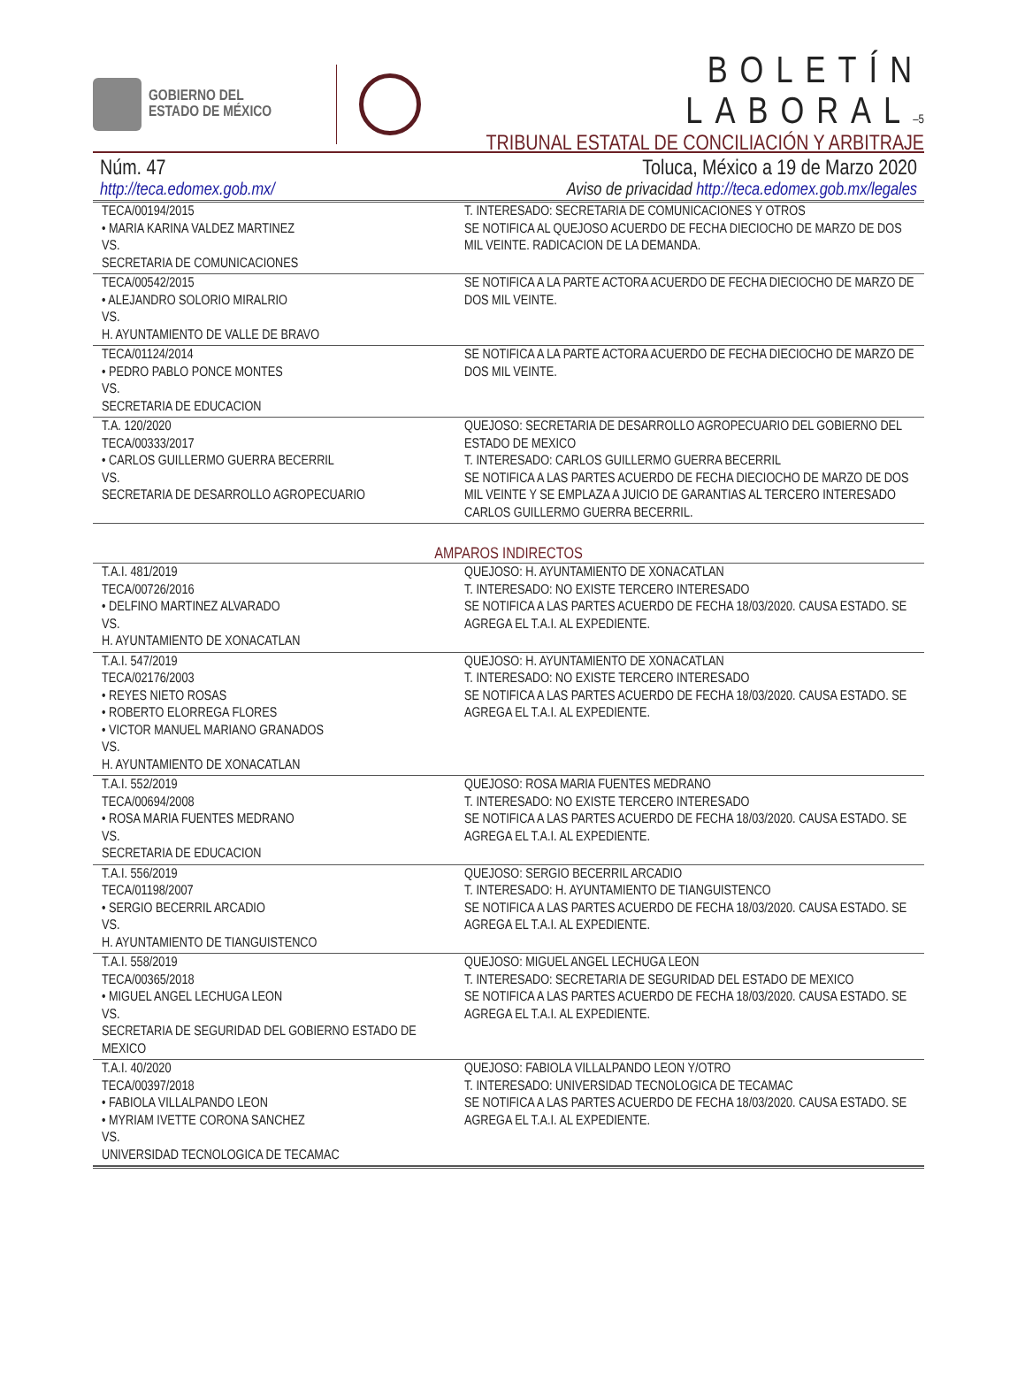GOBIERNO DEL
ESTADO DE MÉXICO
BOLETÍN LABORAL–5
TRIBUNAL ESTATAL DE CONCILIACIÓN Y ARBITRAJE
Núm. 47 Toluca, México a 19 de Marzo 2020
http://teca.edomex.gob.mx/ Aviso de privacidad http://teca.edomex.gob.mx/legales
| TECA/00194/2015 • MARIA KARINA VALDEZ MARTINEZ VS. SECRETARIA DE COMUNICACIONES | T. INTERESADO: SECRETARIA DE COMUNICACIONES Y OTROS SE NOTIFICA AL QUEJOSO ACUERDO DE FECHA DIECIOCHO DE MARZO DE DOS MIL VEINTE. RADICACION DE LA DEMANDA. |
| TECA/00542/2015 • ALEJANDRO SOLORIO MIRALRIO VS. H. AYUNTAMIENTO DE VALLE DE BRAVO | SE NOTIFICA A LA PARTE ACTORA ACUERDO DE FECHA DIECIOCHO DE MARZO DE DOS MIL VEINTE. |
| TECA/01124/2014 • PEDRO PABLO PONCE MONTES VS. SECRETARIA DE EDUCACION | SE NOTIFICA A LA PARTE ACTORA ACUERDO DE FECHA DIECIOCHO DE MARZO DE DOS MIL VEINTE. |
| T.A. 120/2020 TECA/00333/2017 • CARLOS GUILLERMO GUERRA BECERRIL VS. SECRETARIA DE DESARROLLO AGROPECUARIO | QUEJOSO: SECRETARIA DE DESARROLLO AGROPECUARIO DEL GOBIERNO DEL ESTADO DE MEXICO T. INTERESADO: CARLOS GUILLERMO GUERRA BECERRIL SE NOTIFICA A LAS PARTES ACUERDO DE FECHA DIECIOCHO DE MARZO DE DOS MIL VEINTE Y SE EMPLAZA A JUICIO DE GARANTIAS AL TERCERO INTERESADO CARLOS GUILLERMO GUERRA BECERRIL. |
AMPAROS INDIRECTOS
| T.A.I. 481/2019 TECA/00726/2016 • DELFINO MARTINEZ ALVARADO VS. H. AYUNTAMIENTO DE XONACATLAN | QUEJOSO: H. AYUNTAMIENTO DE XONACATLAN T. INTERESADO: NO EXISTE TERCERO INTERESADO SE NOTIFICA A LAS PARTES ACUERDO DE FECHA 18/03/2020. CAUSA ESTADO. SE AGREGA EL T.A.I. AL EXPEDIENTE. |
| T.A.I. 547/2019 TECA/02176/2003 • REYES NIETO ROSAS • ROBERTO ELORREGA FLORES • VICTOR MANUEL MARIANO GRANADOS VS. H. AYUNTAMIENTO DE XONACATLAN | QUEJOSO: H. AYUNTAMIENTO DE XONACATLAN T. INTERESADO: NO EXISTE TERCERO INTERESADO SE NOTIFICA A LAS PARTES ACUERDO DE FECHA 18/03/2020. CAUSA ESTADO. SE AGREGA EL T.A.I. AL EXPEDIENTE. |
| T.A.I. 552/2019 TECA/00694/2008 • ROSA MARIA FUENTES MEDRANO VS. SECRETARIA DE EDUCACION | QUEJOSO: ROSA MARIA FUENTES MEDRANO T. INTERESADO: NO EXISTE TERCERO INTERESADO SE NOTIFICA A LAS PARTES ACUERDO DE FECHA 18/03/2020. CAUSA ESTADO. SE AGREGA EL T.A.I. AL EXPEDIENTE. |
| T.A.I. 556/2019 TECA/01198/2007 • SERGIO BECERRIL ARCADIO VS. H. AYUNTAMIENTO DE TIANGUISTENCO | QUEJOSO: SERGIO BECERRIL ARCADIO T. INTERESADO: H. AYUNTAMIENTO DE TIANGUISTENCO SE NOTIFICA A LAS PARTES ACUERDO DE FECHA 18/03/2020. CAUSA ESTADO. SE AGREGA EL T.A.I. AL EXPEDIENTE. |
| T.A.I. 558/2019 TECA/00365/2018 • MIGUEL ANGEL LECHUGA LEON VS. SECRETARIA DE SEGURIDAD DEL GOBIERNO ESTADO DE MEXICO | QUEJOSO: MIGUEL ANGEL LECHUGA LEON T. INTERESADO: SECRETARIA DE SEGURIDAD DEL ESTADO DE MEXICO SE NOTIFICA A LAS PARTES ACUERDO DE FECHA 18/03/2020. CAUSA ESTADO. SE AGREGA EL T.A.I. AL EXPEDIENTE. |
| T.A.I. 40/2020 TECA/00397/2018 • FABIOLA VILLALPANDO LEON • MYRIAM IVETTE CORONA SANCHEZ VS. UNIVERSIDAD TECNOLOGICA DE TECAMAC | QUEJOSO: FABIOLA VILLALPANDO LEON Y/OTRO T. INTERESADO: UNIVERSIDAD TECNOLOGICA DE TECAMAC SE NOTIFICA A LAS PARTES ACUERDO DE FECHA 18/03/2020. CAUSA ESTADO. SE AGREGA EL T.A.I. AL EXPEDIENTE. |